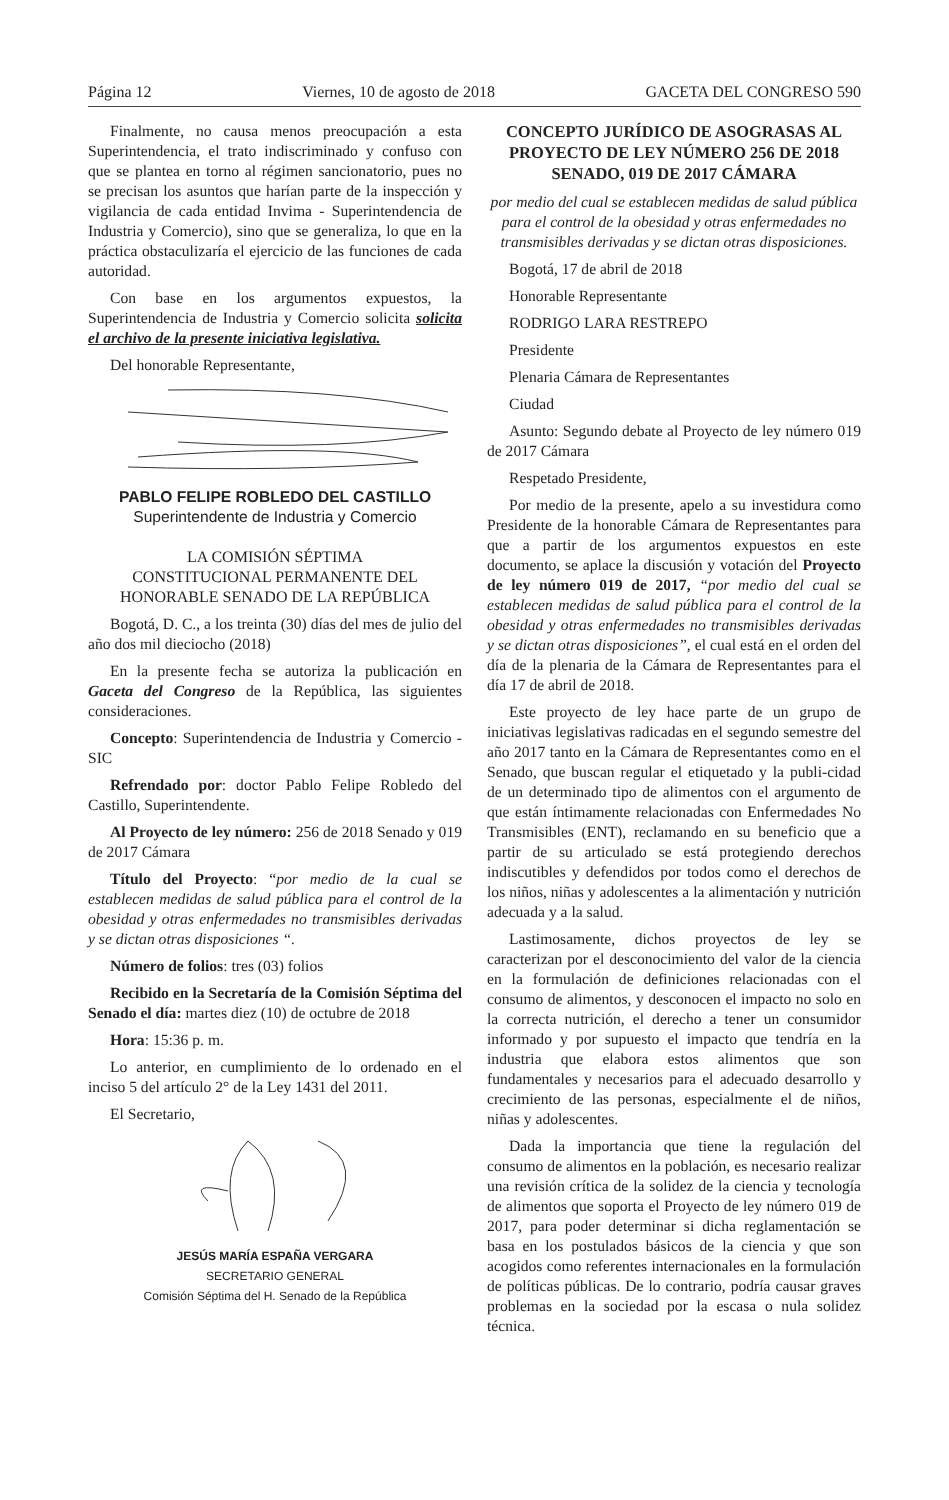Página 12 Viernes, 10 de agosto de 2018 GACETA DEL CONGRESO 590
Finalmente, no causa menos preocupación a esta Superintendencia, el trato indiscriminado y confuso con que se plantea en torno al régimen sancionatorio, pues no se precisan los asuntos que harían parte de la inspección y vigilancia de cada entidad Invima - Superintendencia de Industria y Comercio), sino que se generaliza, lo que en la práctica obstaculizaría el ejercicio de las funciones de cada autoridad.
Con base en los argumentos expuestos, la Superintendencia de Industria y Comercio solicita solicita el archivo de la presente iniciativa legislativa.
Del honorable Representante,
PABLO FELIPE ROBLEDO DEL CASTILLO
Superintendente de Industria y Comercio
LA COMISIÓN SÉPTIMA
CONSTITUCIONAL PERMANENTE DEL
HONORABLE SENADO DE LA REPÚBLICA
Bogotá, D. C., a los treinta (30) días del mes de julio del año dos mil dieciocho (2018)
En la presente fecha se autoriza la publicación en Gaceta del Congreso de la República, las siguientes consideraciones.
Concepto: Superintendencia de Industria y Comercio - SIC
Refrendado por: doctor Pablo Felipe Robledo del Castillo, Superintendente.
Al Proyecto de ley número: 256 de 2018 Senado y 019 de 2017 Cámara
Título del Proyecto: “por medio de la cual se establecen medidas de salud pública para el control de la obesidad y otras enfermedades no transmisibles derivadas y se dictan otras disposiciones “.
Número de folios: tres (03) folios
Recibido en la Secretaría de la Comisión Séptima del Senado el día: martes diez (10) de octubre de 2018
Hora: 15:36 p. m.
Lo anterior, en cumplimiento de lo ordenado en el inciso 5 del artículo 2° de la Ley 1431 del 2011.
El Secretario,
JESÚS MARÍA ESPAÑA VERGARA
SECRETARIO GENERAL
Comisión Séptima del H. Senado de la República
CONCEPTO JURÍDICO DE ASOGRASAS AL PROYECTO DE LEY NÚMERO 256 DE 2018 SENADO, 019 DE 2017 CÁMARA
por medio del cual se establecen medidas de salud pública para el control de la obesidad y otras enfermedades no transmisibles derivadas y se dictan otras disposiciones.
Bogotá, 17 de abril de 2018
Honorable Representante
RODRIGO LARA RESTREPO
Presidente
Plenaria Cámara de Representantes
Ciudad
Asunto: Segundo debate al Proyecto de ley número 019 de 2017 Cámara
Respetado Presidente,
Por medio de la presente, apelo a su investidura como Presidente de la honorable Cámara de Representantes para que a partir de los argumentos expuestos en este documento, se aplace la discusión y votación del Proyecto de ley número 019 de 2017, “por medio del cual se establecen medidas de salud pública para el control de la obesidad y otras enfermedades no transmisibles derivadas y se dictan otras disposiciones”, el cual está en el orden del día de la plenaria de la Cámara de Representantes para el día 17 de abril de 2018.
Este proyecto de ley hace parte de un grupo de iniciativas legislativas radicadas en el segundo semestre del año 2017 tanto en la Cámara de Representantes como en el Senado, que buscan regular el etiquetado y la publi-cidad de un determinado tipo de alimentos con el argumento de que están íntimamente relacionadas con Enfermedades No Transmisibles (ENT), reclamando en su beneficio que a partir de su articulado se está protegiendo derechos indiscutibles y defendidos por todos como el derechos de los niños, niñas y adolescentes a la alimentación y nutrición adecuada y a la salud.
Lastimosamente, dichos proyectos de ley se caracterizan por el desconocimiento del valor de la ciencia en la formulación de definiciones relacionadas con el consumo de alimentos, y desconocen el impacto no solo en la correcta nutrición, el derecho a tener un consumidor informado y por supuesto el impacto que tendría en la industria que elabora estos alimentos que son fundamentales y necesarios para el adecuado desarrollo y crecimiento de las personas, especialmente el de niños, niñas y adolescentes.
Dada la importancia que tiene la regulación del consumo de alimentos en la población, es necesario realizar una revisión crítica de la solidez de la ciencia y tecnología de alimentos que soporta el Proyecto de ley número 019 de 2017, para poder determinar si dicha reglamentación se basa en los postulados básicos de la ciencia y que son acogidos como referentes internacionales en la formulación de políticas públicas. De lo contrario, podría causar graves problemas en la sociedad por la escasa o nula solidez técnica.